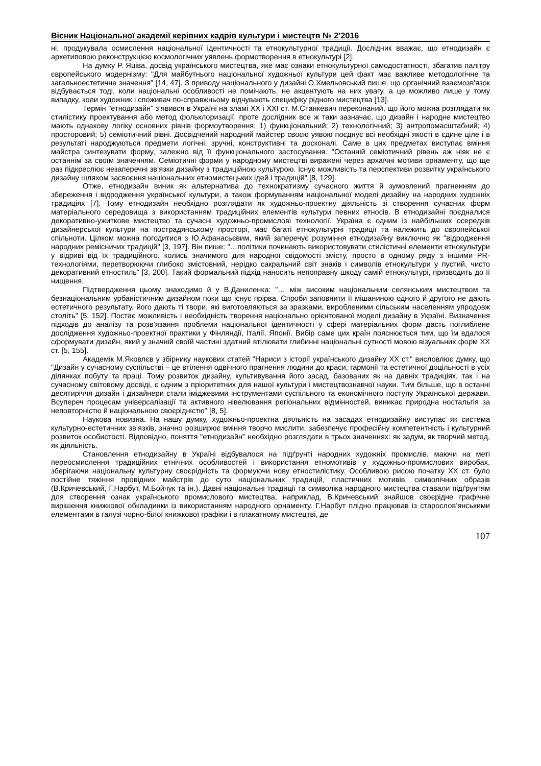Вісник Національної академії керівних кадрів культури і мистецтв № 2’2016
ні, продукувала осмислення національної ідентичності та етнокультурної традиції. Дослідник вважає, що етнодизайн є архетиповою реконструкцією космологічних уявлень формотворення в етнокультурі [2].
На думку Р. Яціва, досвід українського мистецтва, яке має ознаки етнокультурної самодостатності, збагатив палітру європейського модернізму: "Для майбутнього національної художньої культури цей факт має важливе методологічне та загальноестетичне значення" [14, 47]. З приводу національного у дизайні О.Хмельовський пише, що органічний взаємозв'язок відбувається тоді, коли національні особливості не помічають, не акцентують на них увагу, а це можливо лише у тому випадку, коли художник і споживач по-справжньому відчувають специфіку рідного мистецтва [13].
Термін "етнодизайн" з’явився в Україні на зламі ХХ і ХХІ ст. М.Станкевич переконаний, що його можна розглядати як стилістику проектування або метод фольклоризації, проте дослідник все ж таки зазначає, що дизайн і народне мистецтво мають однакову логіку основних рівнів формоутворення: 1) функціональний; 2) технологічний; 3) антропомасштабний; 4) просторовий; 5) семіотичний рівні. Досвідчений народний майстер своєю уявою поєднує всі необхідні якості в єдине ціле і в результаті народжуються предмети логічні, зручні, конструктивні та досконалі. Саме в цих предметах виступає вміння майстра синтезувати форму, залежно від її функціонального застосування. "Останній семіотичний рівень аж ніяк не є останнім за своїм значенням. Семіотичні форми у народному мистецтві виражені через архаїчні мотиви орнаменту, що ще раз підкреслює незаперечні зв’язки дизайну з традиційною культурою. Існує можливість та перспективи розвитку українського дизайну шляхом засвоєння національних етномистецьких ідей і традицій" [8, 129].
Отже, етнодизайн виник як альтернатива до технократизму сучасного життя й зумовлений прагненням до збереження і відродження української культури, а також формуванням національної моделі дизайну на народних художніх традиціях [7]. Тому етнодизайн необхідно розглядати як художньо-проектну діяльність зі створення сучасних форм матеріального середовища з використанням традиційних елементів культури певних етносів. В етнодизайні поєдналися декоративно-ужиткове мистецтво та сучасні художньо-промислові технології. Україна є одним із найбільших осередків дизайнерської культури на пострадянському просторі, має багаті етнокультурні традиції та належить до європейської спільноти. Цілком можна погодитися з Ю.Афанасьєвим, який заперечує розуміння етнодизайну виключно як "відродження народних ремісничих традицій" [3, 197]. Він пише: "…політики починають використовувати стилістичні елементи етнокультури у відриві від їх традиційного, колись значимого для народної свідомості змісту, просто в одному ряду з іншими PR-технологіями, перетворюючи глибоко змістовний, нерідко сакральний світ знаків і символів етнокультури у пустий, чисто декоративний етностиль" [3, 200]. Такий формальний підхід наносить непоправну шкоду самій етнокультурі, призводить до її нищення.
Підтвердження цьому знаходимо й у В.Даниленка: "… між високим національним селянським мистецтвом та безнаціональним урбаністичним дизайном поки що існує прірва. Спроби заповнити її мішаниною одного й другого не дають естетичного результату, його дають ті твори, які виготовляються за зразками, виробленими сільським населенням упродовж століть" [5, 152]. Постає можливість і необхідність творення національно орієнтованої моделі дизайну в Україні. Визначення підходів до аналізу та розв’язання проблеми національної ідентичності у сфері матеріальних форм дасть поглиблене дослідження художньо-проектної практики у Фінляндії, Італії, Японії. Вибір саме цих країн пояснюється тим, що їм вдалося сформувати дизайн, який у значній своїй частині здатний втілювати глибинні національні сутності мовою візуальних форм ХХ ст. [5, 155].
Академік М.Яковлєв у збірнику наукових статей "Нариси з історії українського дизайну ХХ ст." висловлює думку, що "Дизайн у сучасному суспільстві – це втілення одвічного прагнення людини до краси, гармонії та естетичної доцільності в усіх ділянках побуту та праці. Тому розвиток дизайну, культивування його засад, базованих як на давніх традиціях, так і на сучасному світовому досвіді, є одним з пріоритетних для нашої культури і мистецтвознавчої науки. Тим більше, що в останні десятиріччя дизайн і дизайнери стали іміджевими інструментами суспільного та економічного поступу Української держави. Всупереч процесам універсалізації та активного нівелювання регіональних відмінностей, виникає природна ностальгія за неповторністю й національною своєрідністю" [8, 5].
Наукова новизна. На нашу думку, художньо-проектна діяльність на засадах етнодизайну виступає як система культурно-естетичних зв’язків, значно розширює вміння творчо мислити, забезпечує професійну компетентність і культурний розвиток особистості. Відповідно, поняття "етнодизайн" необхідно розглядати в трьох значеннях: як задум, як творчий метод, як діяльність.
Становлення етнодизайну в Україні відбувалося на підґрунті народних художніх промислів, маючи на меті переосмислення традиційних етнічних особливостей і використання етномотивів у художньо-промислових виробах, зберігаючи національну культурну своєрідність та формуючи нову етностилістику. Особливою рисою початку ХХ ст. було постійне тяжіння провідних майстрів до суто національних традицій, пластичних мотивів, символічних образів (В.Кричевський, Г.Нарбут, М.Бойчук та ін.). Давні національні традиції та символіка народного мистецтва ставали підґрунтям для створення ознак українського промислового мистецтва, наприклад, В.Кричевський знайшов своєрідне графічне вирішення книжкової обкладинки із використанням народного орнаменту. Г.Нарбут плідно працював із старослов’янськими елементами в галузі чорно-білої книжкової графіки і в плакатному мистецтві, де
107